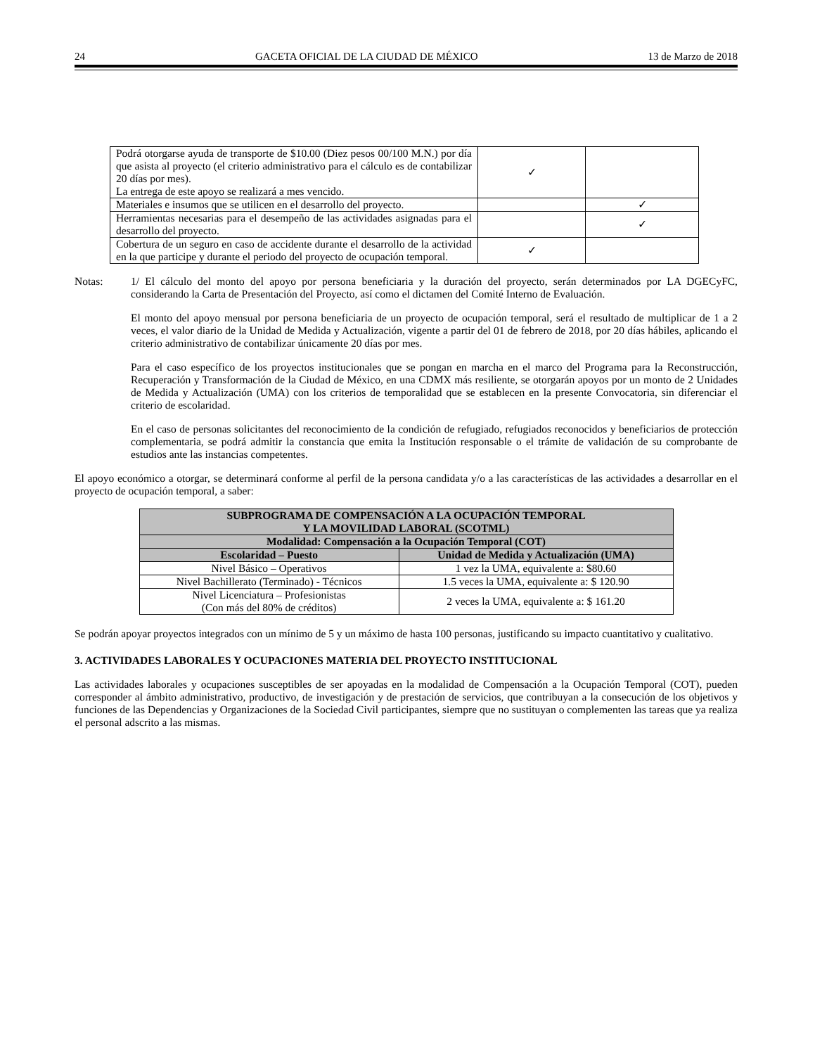24 GACETA OFICIAL DE LA CIUDAD DE MÉXICO 13 de Marzo de 2018
| Podrá otorgarse ayuda de transporte de $10.00 (Diez pesos 00/100 M.N.) por día que asista al proyecto (el criterio administrativo para el cálculo es de contabilizar 20 días por mes). La entrega de este apoyo se realizará a mes vencido. | ✓ | |
| Materiales e insumos que se utilicen en el desarrollo del proyecto. | | ✓ |
| Herramientas necesarias para el desempeño de las actividades asignadas para el desarrollo del proyecto. | | ✓ |
| Cobertura de un seguro en caso de accidente durante el desarrollo de la actividad en la que participe y durante el periodo del proyecto de ocupación temporal. | ✓ | |
Notas:
1/ El cálculo del monto del apoyo por persona beneficiaria y la duración del proyecto, serán determinados por LA DGECyFC, considerando la Carta de Presentación del Proyecto, así como el dictamen del Comité Interno de Evaluación.
El monto del apoyo mensual por persona beneficiaria de un proyecto de ocupación temporal, será el resultado de multiplicar de 1 a 2 veces, el valor diario de la Unidad de Medida y Actualización, vigente a partir del 01 de febrero de 2018, por 20 días hábiles, aplicando el criterio administrativo de contabilizar únicamente 20 días por mes.
Para el caso específico de los proyectos institucionales que se pongan en marcha en el marco del Programa para la Reconstrucción, Recuperación y Transformación de la Ciudad de México, en una CDMX más resiliente, se otorgarán apoyos por un monto de 2 Unidades de Medida y Actualización (UMA) con los criterios de temporalidad que se establecen en la presente Convocatoria, sin diferenciar el criterio de escolaridad.
En el caso de personas solicitantes del reconocimiento de la condición de refugiado, refugiados reconocidos y beneficiarios de protección complementaria, se podrá admitir la constancia que emita la Institución responsable o el trámite de validación de su comprobante de estudios ante las instancias competentes.
El apoyo económico a otorgar, se determinará conforme al perfil de la persona candidata y/o a las características de las actividades a desarrollar en el proyecto de ocupación temporal, a saber:
| SUBPROGRAMA DE COMPENSACIÓN A LA OCUPACIÓN TEMPORAL Y LA MOVILIDAD LABORAL (SCOTML) | |
| --- | --- |
| Modalidad: Compensación a la Ocupación Temporal (COT) | |
| Escolaridad – Puesto | Unidad de Medida y Actualización (UMA) |
| Nivel Básico – Operativos | 1 vez la UMA, equivalente a: $80.60 |
| Nivel Bachillerato (Terminado) - Técnicos | 1.5 veces la UMA, equivalente a: $ 120.90 |
| Nivel Licenciatura – Profesionistas (Con más del 80% de créditos) | 2 veces la UMA, equivalente a: $ 161.20 |
Se podrán apoyar proyectos integrados con un mínimo de 5 y un máximo de hasta 100 personas, justificando su impacto cuantitativo y cualitativo.
3. ACTIVIDADES LABORALES Y OCUPACIONES MATERIA DEL PROYECTO INSTITUCIONAL
Las actividades laborales y ocupaciones susceptibles de ser apoyadas en la modalidad de Compensación a la Ocupación Temporal (COT), pueden corresponder al ámbito administrativo, productivo, de investigación y de prestación de servicios, que contribuyan a la consecución de los objetivos y funciones de las Dependencias y Organizaciones de la Sociedad Civil participantes, siempre que no sustituyan o complementen las tareas que ya realiza el personal adscrito a las mismas.